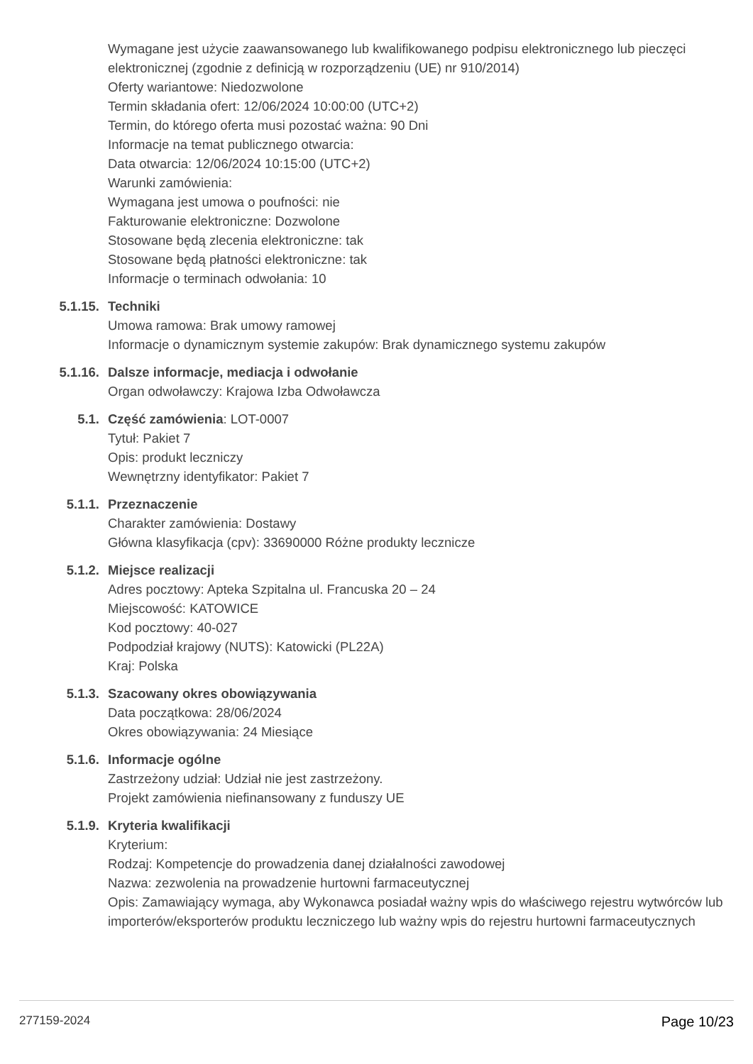Wymagane jest użycie zaawansowanego lub kwalifikowanego podpisu elektronicznego lub pieczęci elektronicznej (zgodnie z definicją w rozporządzeniu (UE) nr 910/2014)
Oferty wariantowe: Niedozwolone
Termin składania ofert: 12/06/2024 10:00:00 (UTC+2)
Termin, do którego oferta musi pozostać ważna: 90 Dni
Informacje na temat publicznego otwarcia:
Data otwarcia: 12/06/2024 10:15:00 (UTC+2)
Warunki zamówienia:
Wymagana jest umowa o poufności: nie
Fakturowanie elektroniczne: Dozwolone
Stosowane będą zlecenia elektroniczne: tak
Stosowane będą płatności elektroniczne: tak
Informacje o terminach odwołania: 10
5.1.15. Techniki
Umowa ramowa: Brak umowy ramowej
Informacje o dynamicznym systemie zakupów: Brak dynamicznego systemu zakupów
5.1.16. Dalsze informacje, mediacja i odwołanie
Organ odwoławczy: Krajowa Izba Odwoławcza
5.1. Część zamówienia: LOT-0007
Tytuł: Pakiet 7
Opis: produkt leczniczy
Wewnętrzny identyfikator: Pakiet 7
5.1.1. Przeznaczenie
Charakter zamówienia: Dostawy
Główna klasyfikacja (cpv): 33690000 Różne produkty lecznicze
5.1.2. Miejsce realizacji
Adres pocztowy: Apteka Szpitalna ul. Francuska 20 – 24
Miejscowość: KATOWICE
Kod pocztowy: 40-027
Podpodział krajowy (NUTS): Katowicki (PL22A)
Kraj: Polska
5.1.3. Szacowany okres obowiązywania
Data początkowa: 28/06/2024
Okres obowiązywania: 24 Miesiące
5.1.6. Informacje ogólne
Zastrzeżony udział: Udział nie jest zastrzeżony.
Projekt zamówienia niefinansowany z funduszy UE
5.1.9. Kryteria kwalifikacji
Kryterium:
Rodzaj: Kompetencje do prowadzenia danej działalności zawodowej
Nazwa: zezwolenia na prowadzenie hurtowni farmaceutycznej
Opis: Zamawiający wymaga, aby Wykonawca posiadał ważny wpis do właściwego rejestru wytwórców lub importerów/eksporterów produktu leczniczego lub ważny wpis do rejestru hurtowni farmaceutycznych
277159-2024 Page 10/23